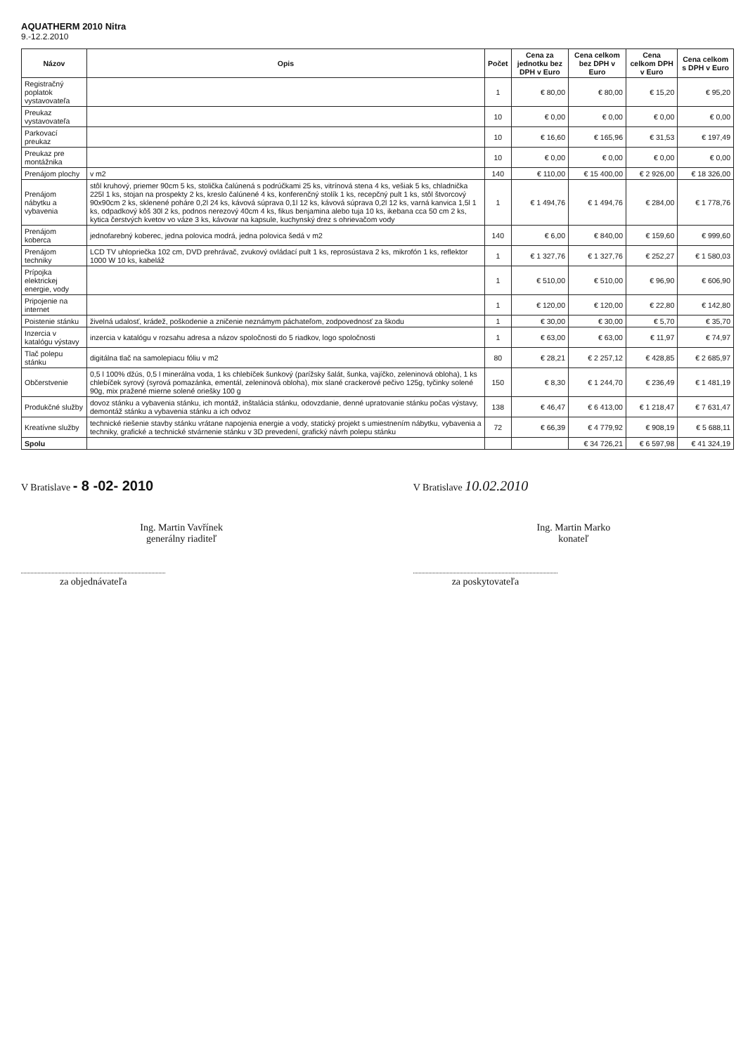AQUATHERM 2010 Nitra
9.-12.2.2010
| Názov | Opis | Počet | Cena za jednotku bez DPH v Euro | Cena celkom bez DPH v Euro | Cena celkom DPH v Euro | Cena celkom s DPH v Euro |
| --- | --- | --- | --- | --- | --- | --- |
| Registračný poplatok vystavovateľa | | 1 | € 80,00 | € 80,00 | € 15,20 | € 95,20 |
| Preukaz vystavovateľa | | 10 | € 0,00 | € 0,00 | € 0,00 | € 0,00 |
| Parkovací preukaz | | 10 | € 16,60 | € 165,96 | € 31,53 | € 197,49 |
| Preukaz pre montážnika | | 10 | € 0,00 | € 0,00 | € 0,00 | € 0,00 |
| Prenájom plochy | v m2 | 140 | € 110,00 | € 15 400,00 | € 2 926,00 | € 18 326,00 |
| Prenájom nábytku a vybavenia | stôl kruhový, priemer 90cm 5 ks, stolička čalúnená s podrúčkami 25 ks, vitrínová stena 4 ks, vešiak 5 ks, chladnička 225l 1 ks, stojan na prospekty 2 ks, kreslo čalúnené 4 ks, konferenčný stolík 1 ks, recepčný pult 1 ks, stôl štvorcový 90x90cm 2 ks, sklenené poháre 0,2l 24 ks, kávová súprava 0,1l 12 ks, kávová súprava 0,2l 12 ks, varná kanvica 1,5l 1 ks, odpadkový kôš 30l 2 ks, podnos nerezový 40cm 4 ks, fikus benjamina alebo tuja 10 ks, ikebana cca 50 cm 2 ks, kytica čerstvých kvetov vo váze 3 ks, kávovar na kapsule, kuchynský drez s ohrievačom vody | 1 | € 1 494,76 | € 1 494,76 | € 284,00 | € 1 778,76 |
| Prenájom koberca | jednofarebný koberec, jedna polovica modrá, jedna polovica šedá v m2 | 140 | € 6,00 | € 840,00 | € 159,60 | € 999,60 |
| Prenájom techniky | LCD TV uhlopriečka 102 cm, DVD prehrávač, zvukový ovládací pult 1 ks, reprosústava 2 ks, mikrofón 1 ks, reflektor 1000 W 10 ks, kabeláž | 1 | € 1 327,76 | € 1 327,76 | € 252,27 | € 1 580,03 |
| Prípojka elektrickej energie, vody | | 1 | € 510,00 | € 510,00 | € 96,90 | € 606,90 |
| Pripojenie na internet | | 1 | € 120,00 | € 120,00 | € 22,80 | € 142,80 |
| Poistenie stánku | živelná udalosť, krádež, poškodenie a zničenie neznámym páchateľom, zodpovednosť za škodu | 1 | € 30,00 | € 30,00 | € 5,70 | € 35,70 |
| Inzercia v katalógu výstavy | inzercia v katalógu v rozsahu adresa a názov spoločnosti do 5 riadkov, logo spoločnosti | 1 | € 63,00 | € 63,00 | € 11,97 | € 74,97 |
| Tlač polepu stánku | digitálna tlač na samolepiacu fóliu v m2 | 80 | € 28,21 | € 2 257,12 | € 428,85 | € 2 685,97 |
| Občerstvenie | 0,5 l 100% džús, 0,5 l minerálna voda, 1 ks chlebíček šunkový (parížsky šalát, šunka, vajíčko, zeleninová obloha), 1 ks chlebíček syrový (syrová pomazánka, ementál, zeleninová obloha), mix slané crackerové pečivo 125g, tyčinky solené 90g, mix pražené mierne solené oriešky 100 g | 150 | € 8,30 | € 1 244,70 | € 236,49 | € 1 481,19 |
| Produkčné služby | dovoz stánku a vybavenia stánku, ich montáž, inštalácia stánku, odovzdanie, denné upratovanie stánku počas výstavy, demontáž stánku a vybavenia stánku a ich odvoz | 138 | € 46,47 | € 6 413,00 | € 1 218,47 | € 7 631,47 |
| Kreatívne služby | technické riešenie stavby stánku vrátane napojenia energie a vody, statický projekt s umiestnením nábytku, vybavenia a techniky, grafické a technické stvárnenie stánku v 3D prevedení, grafický návrh polepu stánku | 72 | € 66,39 | € 4 779,92 | € 908,19 | € 5 688,11 |
| Spolu | | | | € 34 726,21 | € 6 597,98 | € 41 324,19 |
V Bratislave - 8 -02- 2010
Ing. Martin Vavřínek
generálny riaditeľ
za objednávateľa
V Bratislave 10.02.2010
Ing. Martin Marko
konateľ
za poskytovateľa